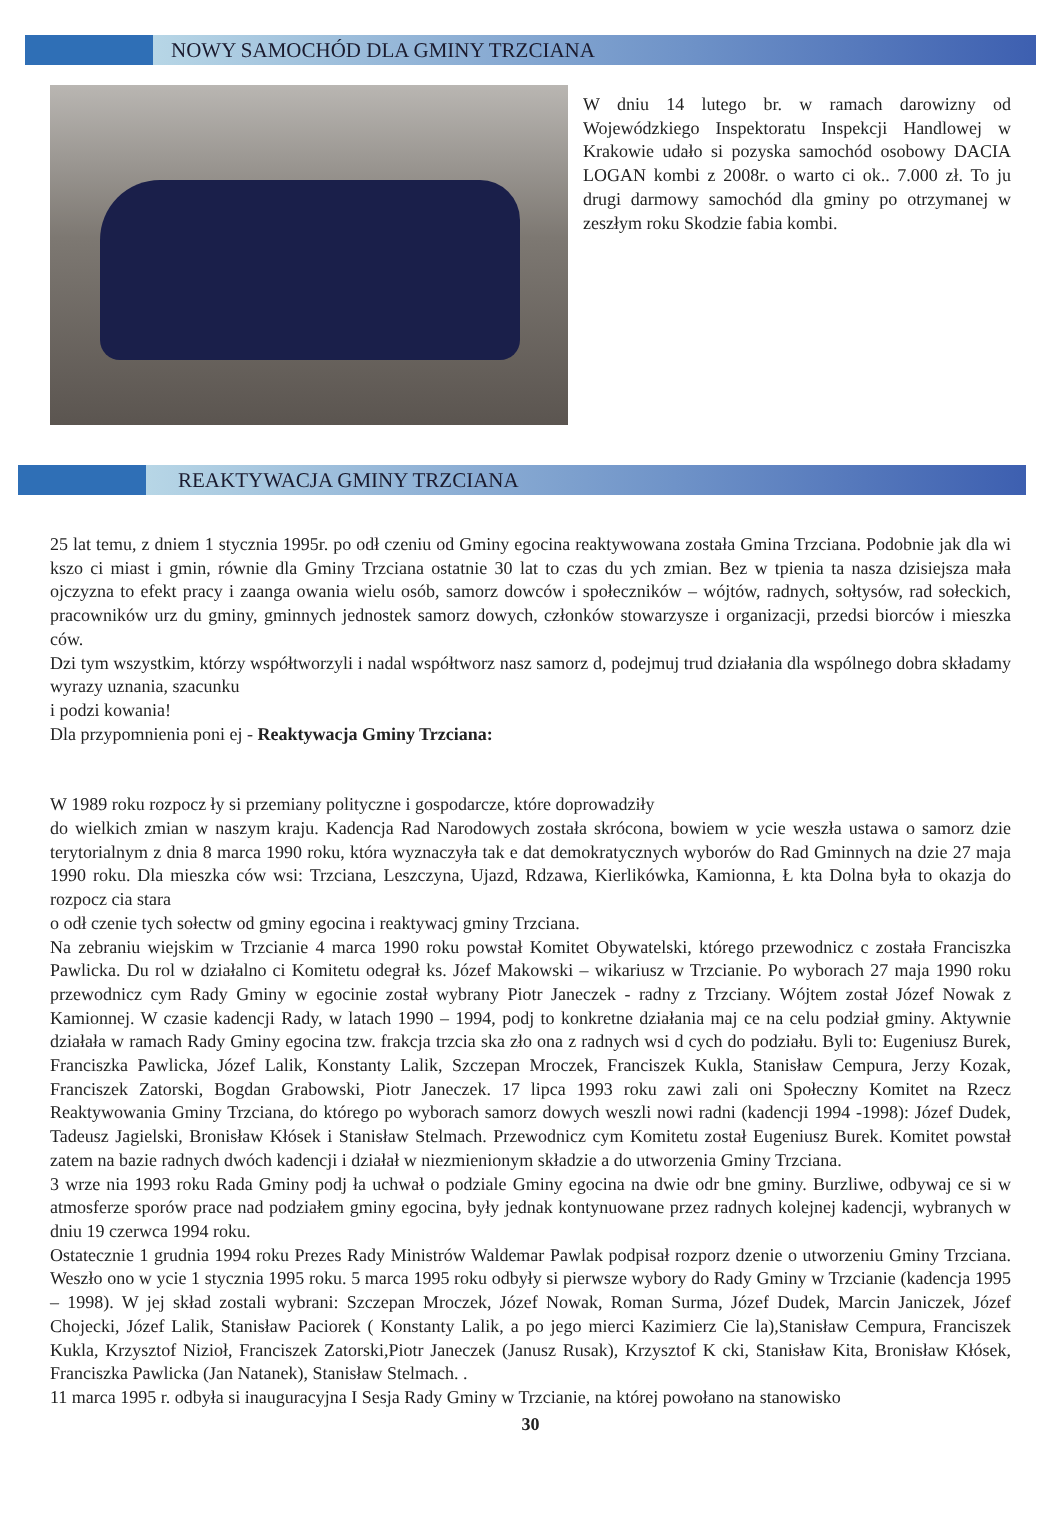NOWY SAMOCHÓD DLA GMINY TRZCIANA
W dniu 14 lutego br. w ramach darowizny od Wojewódzkiego Inspektoratu Inspekcji Handlowej w Krakowie udało si pozyska samochód osobowy DACIA LOGAN kombi z 2008r. o warto ci ok.. 7.000 zł. To ju drugi darmowy samochód dla gminy po otrzymanej w zeszłym roku Skodzie fabia kombi.
REAKTYWACJA GMINY TRZCIANA
25 lat temu, z dniem 1 stycznia 1995r. po odł czeniu od Gminy egocina reaktywowana została Gmina Trzciana. Podobnie jak dla wi kszo ci miast i gmin, równie dla Gminy Trzciana ostatnie 30 lat to czas du ych zmian. Bez w tpienia ta nasza dzisiejsza mała ojczyzna to efekt pracy i zaanga owania wielu osób, samorz dowców i społeczników – wójtów, radnych, sołtysów, rad sołeckich, pracowników urz du gminy, gminnych jednostek samorz dowych, członków stowarzysze i organizacji, przedsi biorców i mieszka ców.
Dzi tym wszystkim, którzy współtworzyli i nadal współtworz nasz samorz d, podejmuj trud działania dla wspólnego dobra składamy wyrazy uznania, szacunku
i podzi kowania!
Dla przypomnienia poni ej - Reaktywacja Gminy Trzciana:
W 1989 roku rozpocz ły si przemiany polityczne i gospodarcze, które doprowadziły
do wielkich zmian w naszym kraju. Kadencja Rad Narodowych została skrócona, bowiem w ycie weszła ustawa o samorz dzie terytorialnym z dnia 8 marca 1990 roku, która wyznaczyła tak e dat demokratycznych wyborów do Rad Gminnych na dzie 27 maja 1990 roku. Dla mieszka ców wsi: Trzciana, Leszczyna, Ujazd, Rdzawa, Kierlikówka, Kamionna, Ł kta Dolna była to okazja do rozpocz cia stara
o odł czenie tych sołectw od gminy egocina i reaktywacj gminy Trzciana.
Na zebraniu wiejskim w Trzcianie 4 marca 1990 roku powstał Komitet Obywatelski, którego przewodnicz c została Franciszka Pawlicka. Du rol w działalno ci Komitetu odegrał ks. Józef Makowski – wikariusz w Trzcianie. Po wyborach 27 maja 1990 roku przewodnicz cym Rady Gminy w egocinie został wybrany Piotr Janeczek - radny z Trzciany. Wójtem został Józef Nowak z Kamionnej. W czasie kadencji Rady, w latach 1990 – 1994, podj to konkretne działania maj ce na celu podział gminy. Aktywnie działała w ramach Rady Gminy egocina tzw. frakcja trzcia ska zło ona z radnych wsi d cych do podziału. Byli to: Eugeniusz Burek, Franciszka Pawlicka, Józef Lalik, Konstanty Lalik, Szczepan Mroczek, Franciszek Kukla, Stanisław Cempura, Jerzy Kozak, Franciszek Zatorski, Bogdan Grabowski, Piotr Janeczek. 17 lipca 1993 roku zawi zali oni Społeczny Komitet na Rzecz Reaktywowania Gminy Trzciana, do którego po wyborach samorz dowych weszli nowi radni (kadencji 1994 -1998): Józef Dudek, Tadeusz Jagielski, Bronisław Kłósek i Stanisław Stelmach. Przewodnicz cym Komitetu został Eugeniusz Burek. Komitet powstał zatem na bazie radnych dwóch kadencji i działał w niezmienionym składzie a do utworzenia Gminy Trzciana.
3 wrze nia 1993 roku Rada Gminy podj ła uchwał o podziale Gminy egocina na dwie odr bne gminy. Burzliwe, odbywaj ce si w atmosferze sporów prace nad podziałem gminy egocina, były jednak kontynuowane przez radnych kolejnej kadencji, wybranych w dniu 19 czerwca 1994 roku.
Ostatecznie 1 grudnia 1994 roku Prezes Rady Ministrów Waldemar Pawlak podpisał rozporz dzenie o utworzeniu Gminy Trzciana. Weszło ono w ycie 1 stycznia 1995 roku. 5 marca 1995 roku odbyły si pierwsze wybory do Rady Gminy w Trzcianie (kadencja 1995 – 1998). W jej skład zostali wybrani: Szczepan Mroczek, Józef Nowak, Roman Surma, Józef Dudek, Marcin Janiczek, Józef Chojecki, Józef Lalik, Stanisław Paciorek ( Konstanty Lalik, a po jego mierci Kazimierz Cie la),Stanisław Cempura, Franciszek Kukla, Krzysztof Nizioł, Franciszek Zatorski,Piotr Janeczek (Janusz Rusak), Krzysztof K cki, Stanisław Kita, Bronisław Kłósek, Franciszka Pawlicka (Jan Natanek), Stanisław Stelmach. .
11 marca 1995 r. odbyła si inauguracyjna I Sesja Rady Gminy w Trzcianie, na której powołano na stanowisko
30